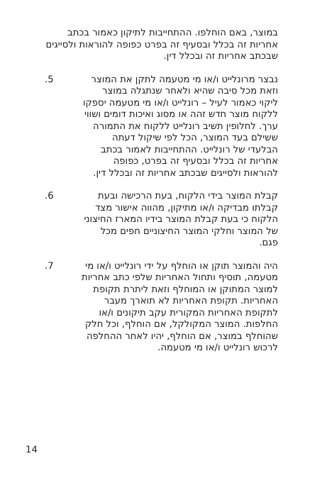במוצר, באם הוחלפו. ההתחייבות לתיקון כאמור בכתב אחריות זה בכלל ובסעיף זה בפרט כפופה להוראות ולסייגים שבכתב אחריות זה ובכלל דין.
נבצר מרונלייט ו/או מי מטעמה לתקן את המוצר וזאת מכל סיבה שהיא ולאחר שנתגלה במוצר ליקוי כאמור לעיל – רונלייט ו/או מי מטעמה יספקו ללקוח מוצר חדש זהה או מסוג ואיכות דומים ושווי ערך. לחלופין תשיב רונלייט ללקוח את התמורה ששילם בעד המוצר, הכל לפי שיקול דעתה הבלעדי של רונלייט. ההתחייבות לאמור בכתב אחריות זה בכלל ובסעיף זה בפרט, כפופה להוראות ולסייגים שבכתב אחריות זה ובכלל דין.
.5
קבלת המוצר בידי הלקוח, בעת הרכישה ובעת קבלתו מבדיקה ו/או מתיקון, מהווה אישור מצד הלקוח כי בעת קבלת המוצר בידיו המארז החיצוני של המוצר וחלקי המוצר החיצוניים חפים מכל פגם.
.6
היה והמוצר תוקן או הוחלף על ידי רונלייט ו/או מי מטעמה, תוסיף ותחול האחריות שלפי כתב אחריות למוצר המתוקן או המוחלף וזאת ליתרת תקופת האחריות. תקופת האחריות לא תוארך מעבר לתקופת האחריות המקורית עקב תיקונים ו/או החלפות. המוצר המקולקל, אם הוחלף, וכל חלק שהוחלף במוצר, אם הוחלף, יהיו לאחר ההחלפה לרכוש רונלייט ו/או מי מטעמה.
.7
14